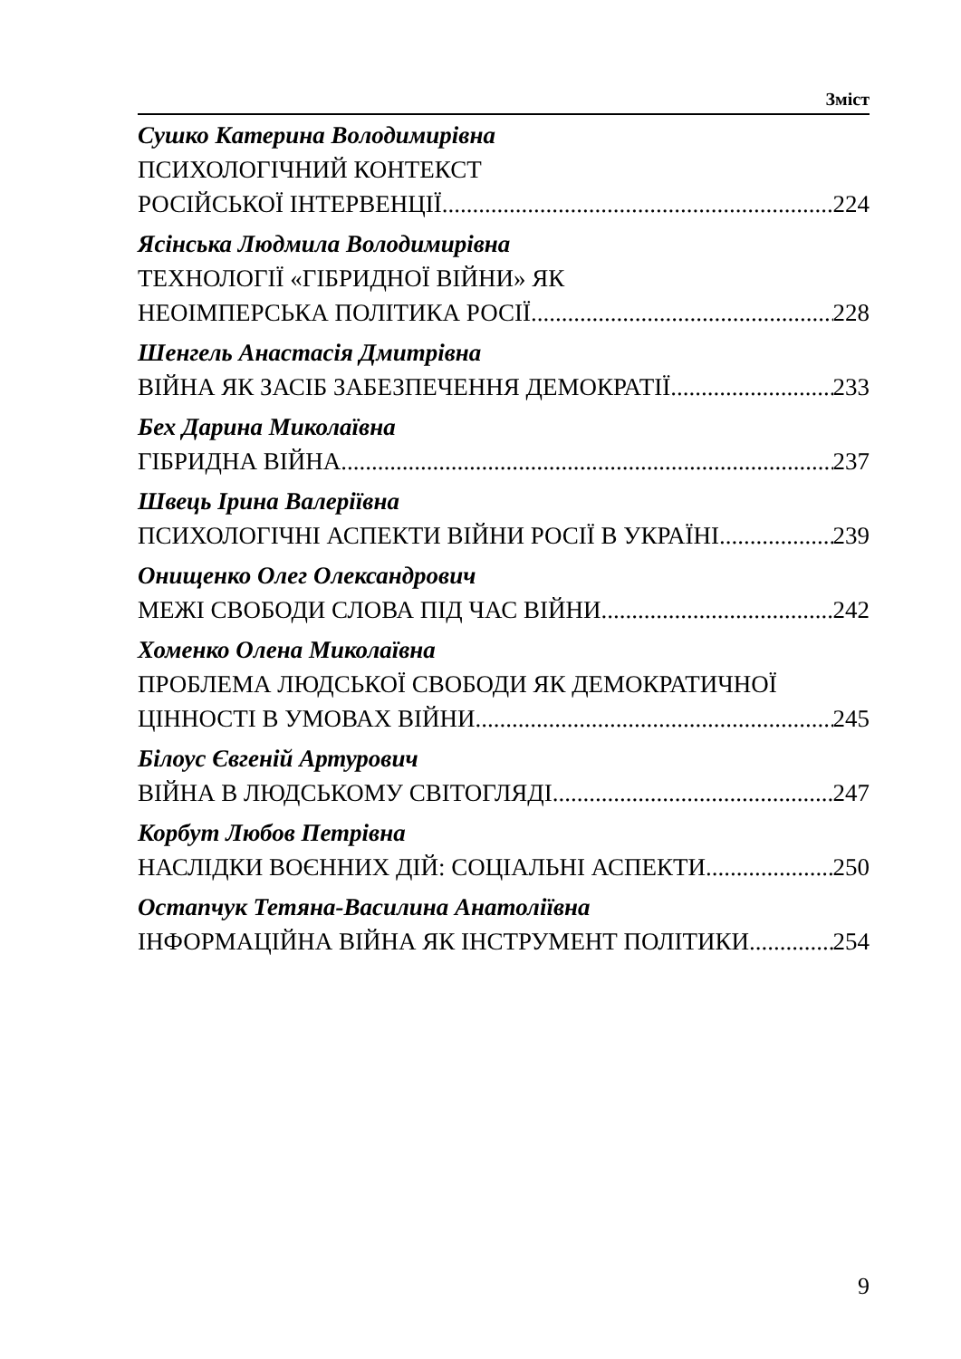Зміст
Сушко Катерина Володимирівна
ПСИХОЛОГІЧНИЙ КОНТЕКСТ
РОСІЙСЬКОЇ ІНТЕРВЕНЦІЇ 224
Ясінська Людмила Володимирівна
ТЕХНОЛОГІЇ «ГІБРИДНОЇ ВІЙНИ» ЯК
НЕОІМПЕРСЬКА ПОЛІТИКА РОСІЇ 228
Шенгель Анастасія Дмитрівна
ВІЙНА ЯК ЗАСІБ ЗАБЕЗПЕЧЕННЯ ДЕМОКРАТІЇ 233
Бех Дарина Миколаївна
ГІБРИДНА ВІЙНА 237
Швець Ірина Валеріївна
ПСИХОЛОГІЧНІ АСПЕКТИ ВІЙНИ РОСІЇ В УКРАЇНІ 239
Онищенко Олег Олександрович
МЕЖІ СВОБОДИ СЛОВА ПІД ЧАС ВІЙНИ 242
Хоменко Олена Миколаївна
ПРОБЛЕМА ЛЮДСЬКОЇ СВОБОДИ ЯК ДЕМОКРАТИЧНОЇ
ЦІННОСТІ В УМОВАХ ВІЙНИ 245
Білоус Євгеній Артурович
ВІЙНА В ЛЮДСЬКОМУ СВІТОГЛЯДІ 247
Корбут Любов Петрівна
НАСЛІДКИ ВОЄННИХ ДІЙ: СОЦІАЛЬНІ АСПЕКТИ 250
Остапчук Тетяна-Василина Анатоліївна
ІНФОРМАЦІЙНА ВІЙНА ЯК ІНСТРУМЕНТ ПОЛІТИКИ 254
9